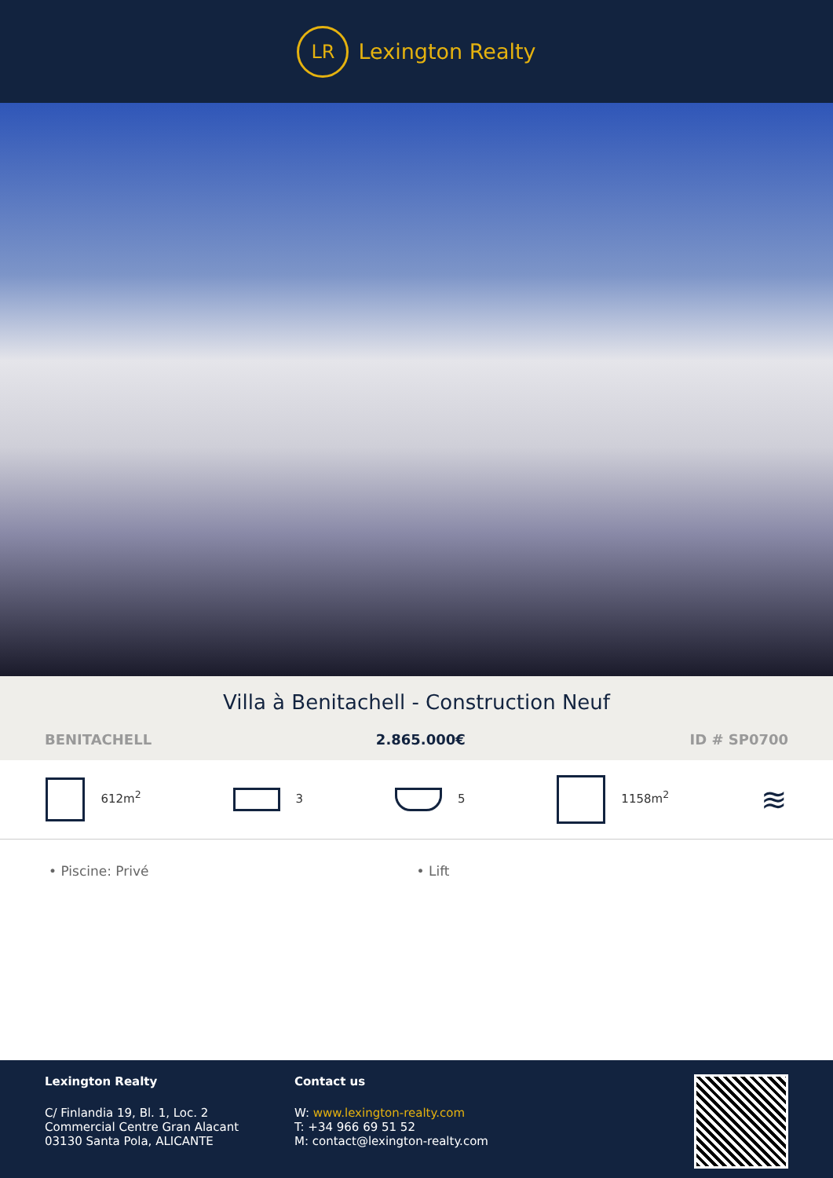LR
Lexington Realty
Villa à Benitachell - Construction Neuf
BENITACHELL 2.865.000€ ID # SP0700
612m<sup>2</sup> 3 5 1158m<sup>2</sup> ≋
• Piscine: Privé • Lift
Lexington Realty
C/ Finlandia 19, Bl. 1, Loc. 2
Commercial Centre Gran Alacant
03130 Santa Pola, ALICANTE
Contact us
W: www.lexington-realty.com
T: +34 966 69 51 52
M: contact@lexington-realty.com